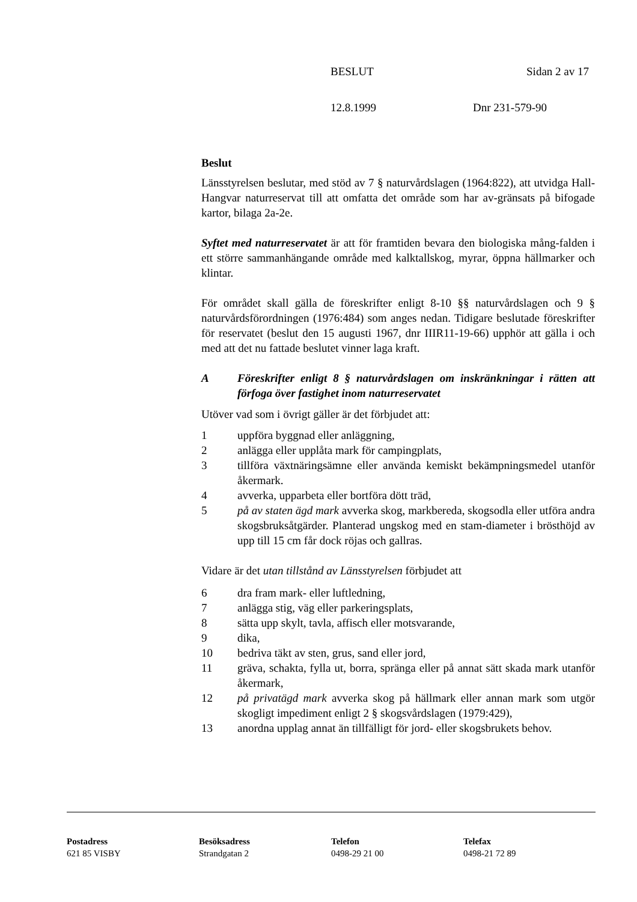BESLUT Sidan 2 av 17
12.8.1999 Dnr 231-579-90
Beslut
Länsstyrelsen beslutar, med stöd av 7 § naturvårdslagen (1964:822), att utvidga Hall-Hangvar naturreservat till att omfatta det område som har av-gränsats på bifogade kartor, bilaga 2a-2e.
Syftet med naturreservatet är att för framtiden bevara den biologiska mång-falden i ett större sammanhängande område med kalktallskog, myrar, öppna hällmarker och klintar.
För området skall gälla de föreskrifter enligt 8-10 §§ naturvårdslagen och 9 § naturvårdsförordningen (1976:484) som anges nedan. Tidigare beslutade föreskrifter för reservatet (beslut den 15 augusti 1967, dnr IIIR11-19-66) upphör att gälla i och med att det nu fattade beslutet vinner laga kraft.
A Föreskrifter enligt 8 § naturvårdslagen om inskränkningar i rätten att förfoga över fastighet inom naturreservatet
Utöver vad som i övrigt gäller är det förbjudet att:
1 uppföra byggnad eller anläggning,
2 anlägga eller upplåta mark för campingplats,
3 tillföra växtnäringsämne eller använda kemiskt bekämpningsmedel utanför åkermark.
4 avverka, upparbeta eller bortföra dött träd,
5 på av staten ägd mark avverka skog, markbereda, skogsodla eller utföra andra skogsbruksåtgärder. Planterad ungskog med en stam-diameter i brösthöjd av upp till 15 cm får dock röjas och gallras.
Vidare är det utan tillstånd av Länsstyrelsen förbjudet att
6 dra fram mark- eller luftledning,
7 anlägga stig, väg eller parkeringsplats,
8 sätta upp skylt, tavla, affisch eller motsvarande,
9 dika,
10 bedriva täkt av sten, grus, sand eller jord,
11 gräva, schakta, fylla ut, borra, spränga eller på annat sätt skada mark utanför åkermark,
12 på privatägd mark avverka skog på hällmark eller annan mark som utgör skogligt impediment enligt 2 § skogsvårdslagen (1979:429),
13 anordna upplag annat än tillfälligt för jord- eller skogsbrukets behov.
Postadress
621 85 VISBY
Besöksadress
Strandgatan 2
Telefon
0498-29 21 00
Telefax
0498-21 72 89